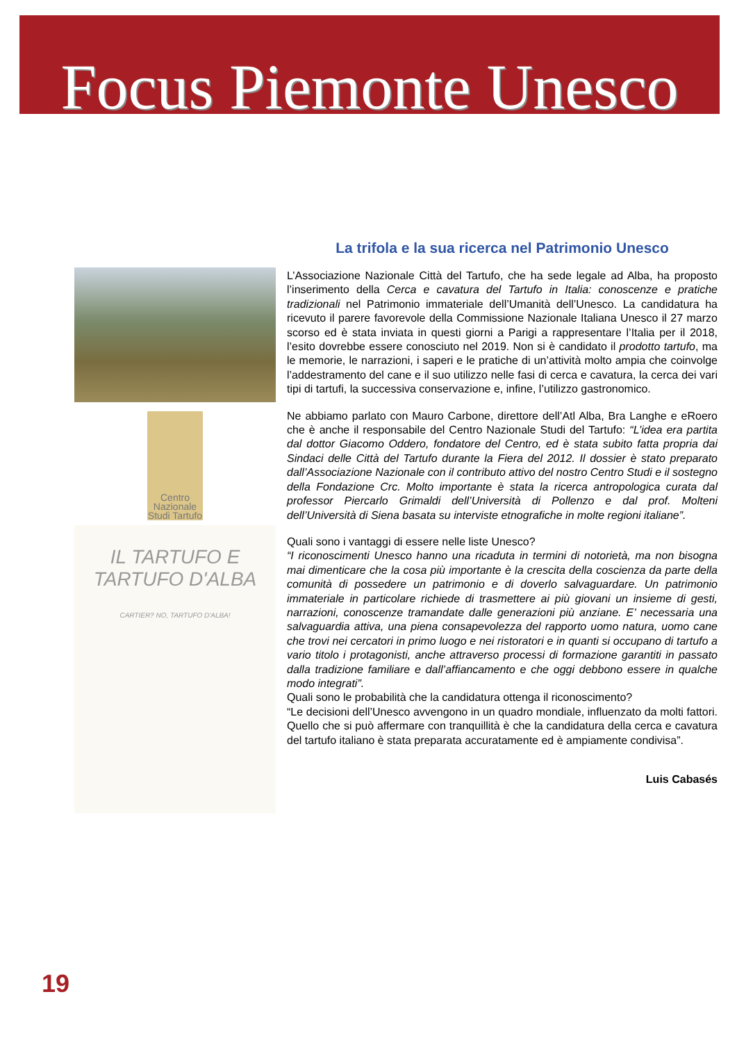Focus Piemonte Unesco
Centro Nazionale Studi Tartufo
IL TARTUFO E
TARTUFO D'ALBA
CARTIER? NO, TARTUFO D'ALBA!
La trifola e la sua ricerca nel Patrimonio Unesco
L’Associazione Nazionale Città del Tartufo, che ha sede legale ad Alba, ha proposto l’inserimento della Cerca e cavatura del Tartufo in Italia: conoscenze e pratiche tradizionali nel Patrimonio immateriale dell’Umanità dell’Unesco. La candidatura ha ricevuto il parere favorevole della Commissione Nazionale Italiana Unesco il 27 marzo scorso ed è stata inviata in questi giorni a Parigi a rappresentare l’Italia per il 2018, l’esito dovrebbe essere conosciuto nel 2019. Non si è candidato il prodotto tartufo, ma le memorie, le narrazioni, i saperi e le pratiche di un’attività molto ampia che coinvolge l’addestramento del cane e il suo utilizzo nelle fasi di cerca e cavatura, la cerca dei vari tipi di tartufi, la successiva conservazione e, infine, l’utilizzo gastronomico.
Ne abbiamo parlato con Mauro Carbone, direttore dell’Atl Alba, Bra Langhe e eRoero che è anche il responsabile del Centro Nazionale Studi del Tartufo: “L’idea era partita dal dottor Giacomo Oddero, fondatore del Centro, ed è stata subito fatta propria dai Sindaci delle Città del Tartufo durante la Fiera del 2012. Il dossier è stato preparato dall’Associazione Nazionale con il contributo attivo del nostro Centro Studi e il sostegno della Fondazione Crc. Molto importante è stata la ricerca antropologica curata dal professor Piercarlo Grimaldi dell’Università di Pollenzo e dal prof. Molteni dell’Università di Siena basata su interviste etnografiche in molte regioni italiane”.
Quali sono i vantaggi di essere nelle liste Unesco?
“I riconoscimenti Unesco hanno una ricaduta in termini di notorietà, ma non bisogna mai dimenticare che la cosa più importante è la crescita della coscienza da parte della comunità di possedere un patrimonio e di doverlo salvaguardare. Un patrimonio immateriale in particolare richiede di trasmettere ai più giovani un insieme di gesti, narrazioni, conoscenze tramandate dalle generazioni più anziane. E’ necessaria una salvaguardia attiva, una piena consapevolezza del rapporto uomo natura, uomo cane che trovi nei cercatori in primo luogo e nei ristoratori e in quanti si occupano di tartufo a vario titolo i protagonisti, anche attraverso processi di formazione garantiti in passato dalla tradizione familiare e dall’affiancamento e che oggi debbono essere in qualche modo integrati”.
Quali sono le probabilità che la candidatura ottenga il riconoscimento?
“Le decisioni dell’Unesco avvengono in un quadro mondiale, influenzato da molti fattori. Quello che si può affermare con tranquillità è che la candidatura della cerca e cavatura del tartufo italiano è stata preparata accuratamente ed è ampiamente condivisa”.
Luis Cabasés
19